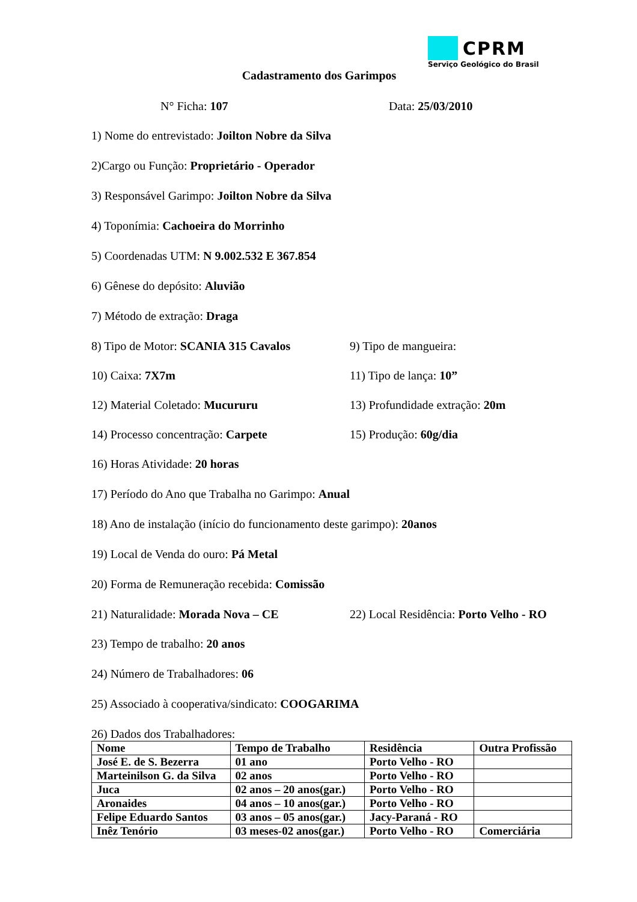CPRM
Serviço Geológico do Brasil
Cadastramento dos Garimpos
N° Ficha: 107 Data: 25/03/2010
1) Nome do entrevistado: Joilton Nobre da Silva
2)Cargo ou Função: Proprietário - Operador
3) Responsável Garimpo: Joilton Nobre da Silva
4) Toponímia: Cachoeira do Morrinho
5) Coordenadas UTM: N 9.002.532 E 367.854
6) Gênese do depósito: Aluvião
7) Método de extração: Draga
8) Tipo de Motor: SCANIA 315 Cavalos
9) Tipo de mangueira:
10) Caixa: 7X7m 11) Tipo de lança: 10”
12) Material Coletado: Mucururu 13) Profundidade extração: 20m
14) Processo concentração: Carpete 15) Produção: 60g/dia
16) Horas Atividade: 20 horas
17) Período do Ano que Trabalha no Garimpo: Anual
18) Ano de instalação (início do funcionamento deste garimpo): 20anos
19) Local de Venda do ouro: Pá Metal
20) Forma de Remuneração recebida: Comissão
21) Naturalidade: Morada Nova – CE 22) Local Residência: Porto Velho - RO
23) Tempo de trabalho: 20 anos
24) Número de Trabalhadores: 06
25) Associado à cooperativa/sindicato: COOGARIMA
26) Dados dos Trabalhadores:
| Nome | Tempo de Trabalho | Residência | Outra Profissão |
| José E. de S. Bezerra | 01 ano | Porto Velho - RO | |
| Marteinilson G. da Silva | 02 anos | Porto Velho - RO | |
| Juca | 02 anos – 20 anos(gar.) | Porto Velho - RO | |
| Aronaides | 04 anos – 10 anos(gar.) | Porto Velho - RO | |
| Felipe Eduardo Santos | 03 anos – 05 anos(gar.) | Jacy-Paraná - RO | |
| Inêz Tenório | 03 meses-02 anos(gar.) | Porto Velho - RO | Comerciária |